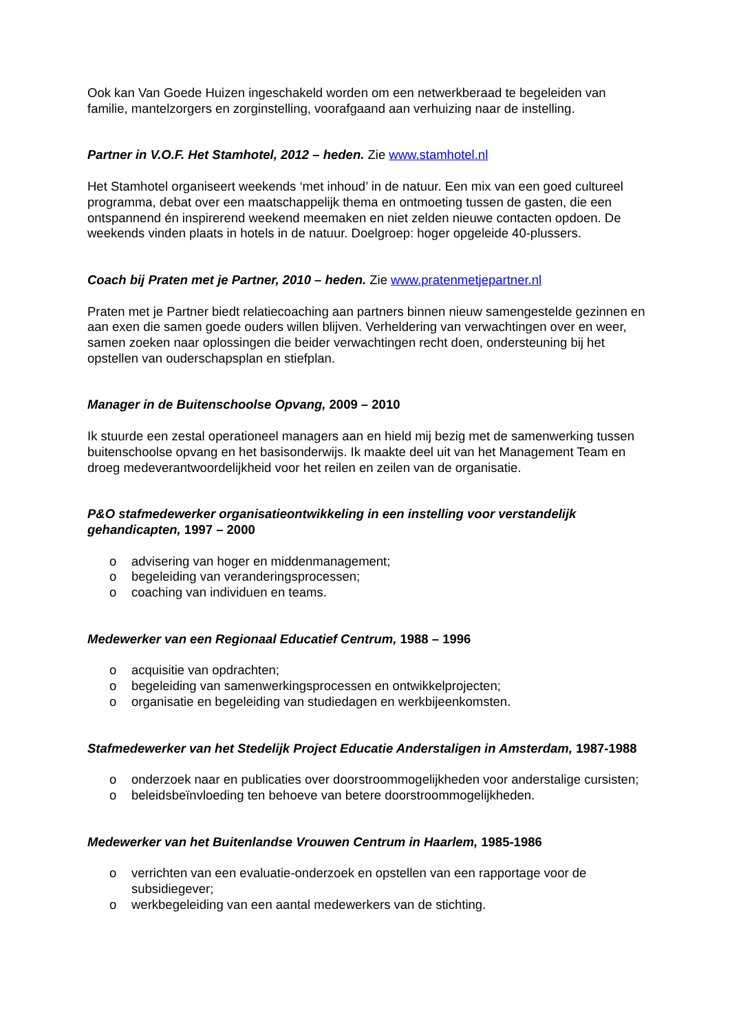Ook kan Van Goede Huizen ingeschakeld worden om een netwerkberaad te begeleiden van familie, mantelzorgers en zorginstelling, voorafgaand aan verhuizing naar de instelling.
Partner in V.O.F. Het Stamhotel, 2012 – heden. Zie www.stamhotel.nl
Het Stamhotel organiseert weekends ‘met inhoud’ in de natuur. Een mix van een goed cultureel programma, debat over een maatschappelijk thema en ontmoeting tussen de gasten, die een ontspannend én inspirerend weekend meemaken en niet zelden nieuwe contacten opdoen. De weekends vinden plaats in hotels in de natuur. Doelgroep: hoger opgeleide 40-plussers.
Coach bij Praten met je Partner, 2010 – heden. Zie www.pratenmetjepartner.nl
Praten met je Partner biedt relatiecoaching aan partners binnen nieuw samengestelde gezinnen en aan exen die samen goede ouders willen blijven. Verheldering van verwachtingen over en weer, samen zoeken naar oplossingen die beider verwachtingen recht doen, ondersteuning bij het opstellen van ouderschapsplan en stiefplan.
Manager in de Buitenschoolse Opvang, 2009 – 2010
Ik stuurde een zestal operationeel managers aan en hield mij bezig met de samenwerking tussen buitenschoolse opvang en het basisonderwijs. Ik maakte deel uit van het Management Team en droeg medeverantwoordelijkheid voor het reilen en zeilen van de organisatie.
P&O stafmedewerker organisatieontwikkeling in een instelling voor verstandelijk gehandicapten, 1997 – 2000
o advisering van hoger en middenmanagement;
o begeleiding van veranderingsprocessen;
o coaching van individuen en teams.
Medewerker van een Regionaal Educatief Centrum, 1988 – 1996
o acquisitie van opdrachten;
o begeleiding van samenwerkingsprocessen en ontwikkelprojecten;
o organisatie en begeleiding van studiedagen en werkbijeenkomsten.
Stafmedewerker van het Stedelijk Project Educatie Anderstaligen in Amsterdam, 1987-1988
o onderzoek naar en publicaties over doorstroommogelijkheden voor anderstalige cursisten;
o beleidsbeïnvloeding ten behoeve van betere doorstroommogelijkheden.
Medewerker van het Buitenlandse Vrouwen Centrum in Haarlem, 1985-1986
o verrichten van een evaluatie-onderzoek en opstellen van een rapportage voor de subsidiegever;
o werkbegeleiding van een aantal medewerkers van de stichting.